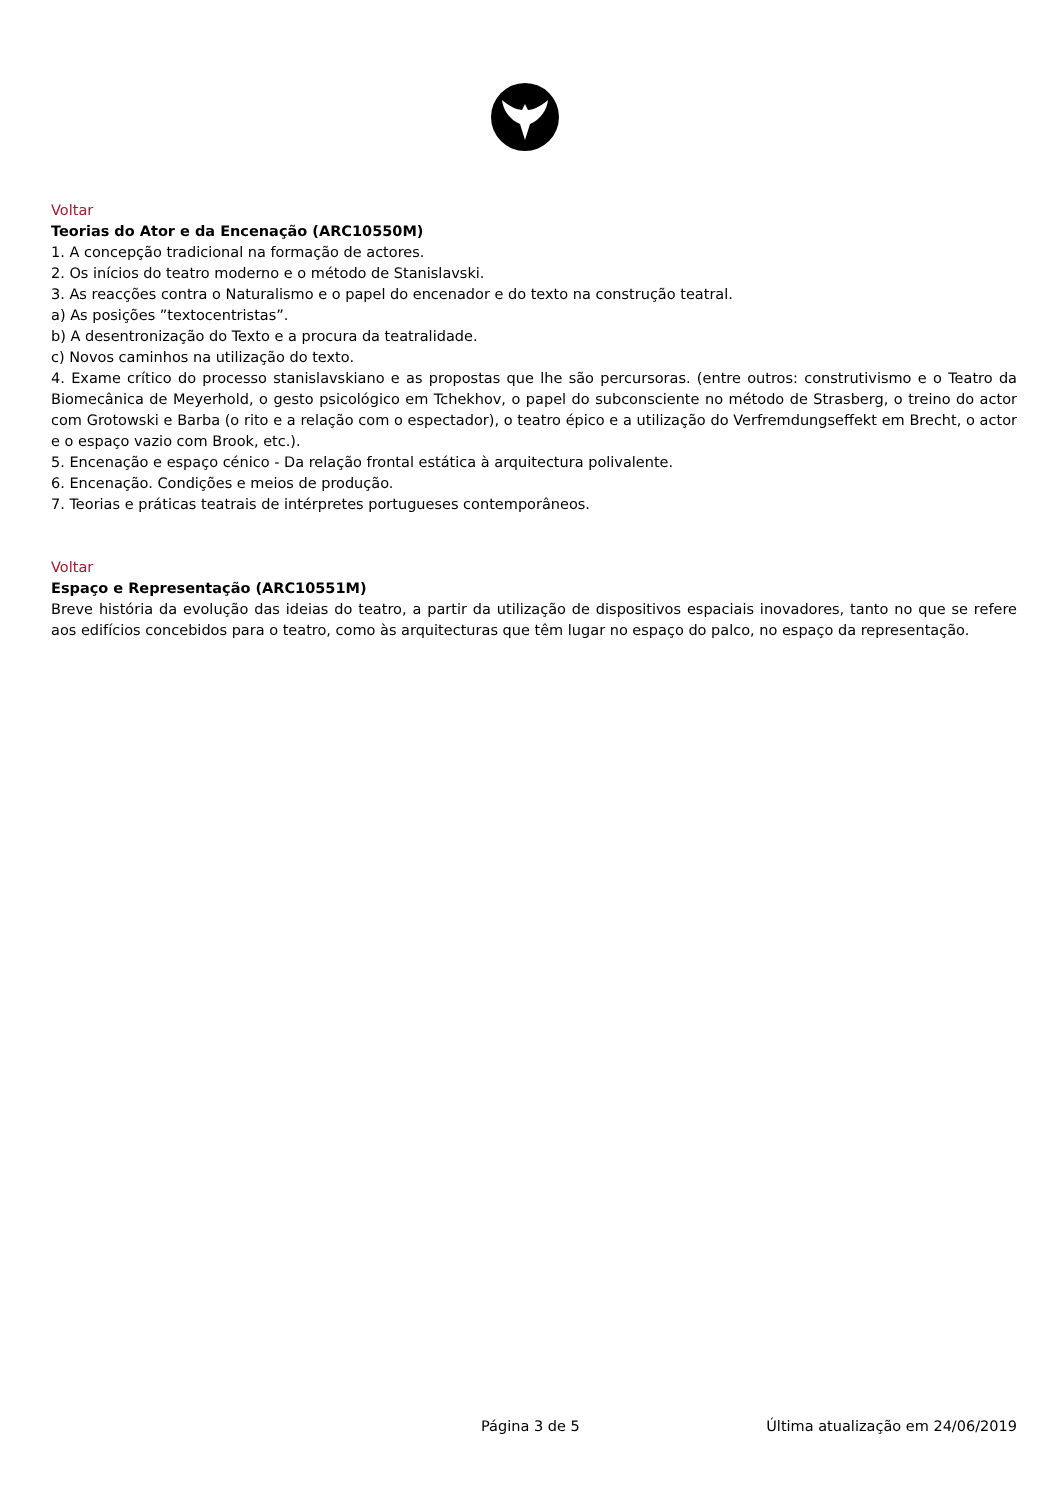Voltar
Teorias do Ator e da Encenação (ARC10550M)
1. A concepção tradicional na formação de actores.
2. Os inícios do teatro moderno e o método de Stanislavski.
3. As reacções contra o Naturalismo e o papel do encenador e do texto na construção teatral.
a) As posições ”textocentristas”.
b) A desentronização do Texto e a procura da teatralidade.
c) Novos caminhos na utilização do texto.
4. Exame crítico do processo stanislavskiano e as propostas que lhe são percursoras. (entre outros: construtivismo e o Teatro da Biomecânica de Meyerhold, o gesto psicológico em Tchekhov, o papel do subconsciente no método de Strasberg, o treino do actor com Grotowski e Barba (o rito e a relação com o espectador), o teatro épico e a utilização do Verfremdungseffekt em Brecht, o actor e o espaço vazio com Brook, etc.).
5. Encenação e espaço cénico - Da relação frontal estática à arquitectura polivalente.
6. Encenação. Condições e meios de produção.
7. Teorias e práticas teatrais de intérpretes portugueses contemporâneos.
Voltar
Espaço e Representação (ARC10551M)
Breve história da evolução das ideias do teatro, a partir da utilização de dispositivos espaciais inovadores, tanto no que se refere aos edifícios concebidos para o teatro, como às arquitecturas que têm lugar no espaço do palco, no espaço da representação.
Página 3 de 5 Última atualização em 24/06/2019